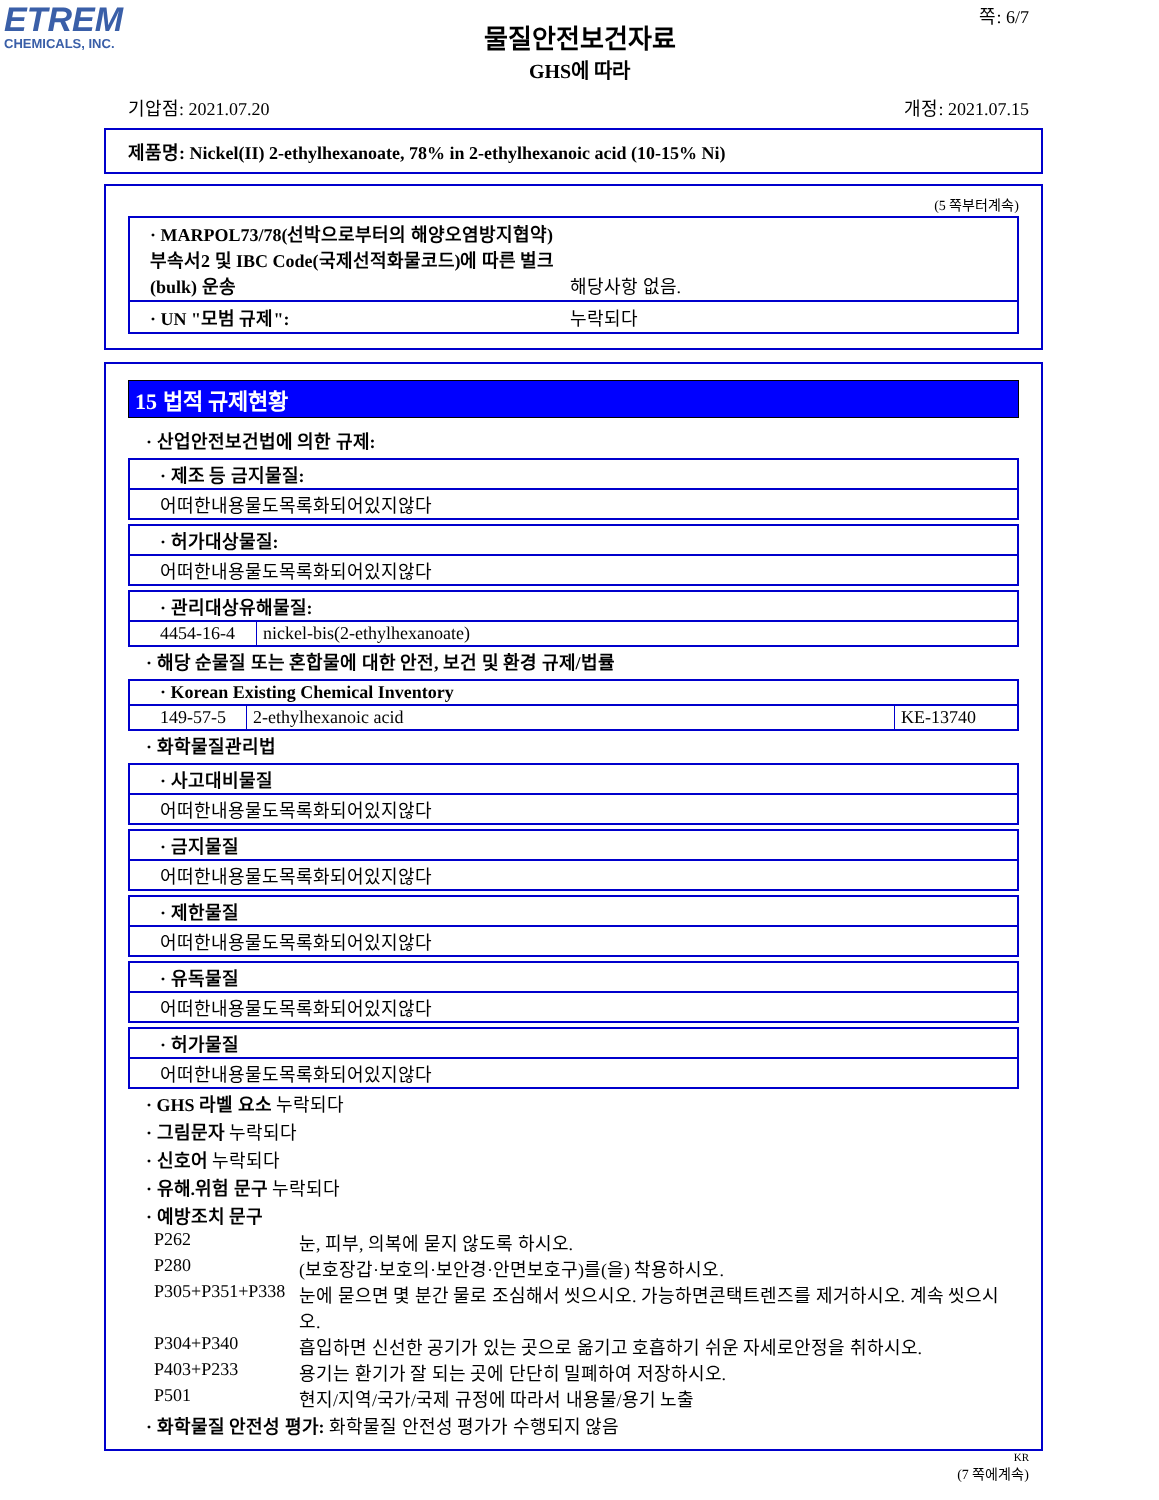ETREM
CHEMICALS, INC.
쪽: 6/7
물질안전보건자료
GHS에 따라
기압점: 2021.07.20 개정: 2021.07.15
제품명: Nickel(II) 2-ethylhexanoate, 78% in 2-ethylhexanoic acid (10-15% Ni)
(5 쪽부터계속)
· MARPOL73/78(선박으로부터의 해양오염방지협약) 부속서2 및 IBC Code(국제선적화물코드)에 따른 벌크(bulk) 운송
해당사항 없음.
· UN "모범 규제": 누락되다
15 법적 규제현황
· 산업안전보건법에 의한 규제:
· 제조 등 금지물질:
어떠한내용물도목록화되어있지않다
· 허가대상물질:
어떠한내용물도목록화되어있지않다
· 관리대상유해물질:
| 4454-16-4 | nickel-bis(2-ethylhexanoate) |
· 해당 순물질 또는 혼합물에 대한 안전, 보건 및 환경 규제/법률
· Korean Existing Chemical Inventory
| 149-57-5 | 2-ethylhexanoic acid | KE-13740 |
· 화학물질관리법
· 사고대비물질
어떠한내용물도목록화되어있지않다
· 금지물질
어떠한내용물도목록화되어있지않다
· 제한물질
어떠한내용물도목록화되어있지않다
· 유독물질
어떠한내용물도목록화되어있지않다
· 허가물질
어떠한내용물도목록화되어있지않다
· GHS 라벨 요소 누락되다
· 그림문자 누락되다
· 신호어 누락되다
· 유해.위험 문구 누락되다
· 예방조치 문구
| P262 | 눈, 피부, 의복에 묻지 않도록 하시오. |
| P280 | (보호장갑·보호의·보안경·안면보호구)를(을) 착용하시오. |
| P305+P351+P338 | 눈에 묻으면 몇 분간 물로 조심해서 씻으시오. 가능하면콘택트렌즈를 제거하시오. 계속 씻으시오. |
| P304+P340 | 흡입하면 신선한 공기가 있는 곳으로 옮기고 호흡하기 쉬운 자세로안정을 취하시오. |
| P403+P233 | 용기는 환기가 잘 되는 곳에 단단히 밀폐하여 저장하시오. |
| P501 | 현지/지역/국가/국제 규정에 따라서 내용물/용기 노출 |
· 화학물질 안전성 평가: 화학물질 안전성 평가가 수행되지 않음
KR
(7 쪽에계속)